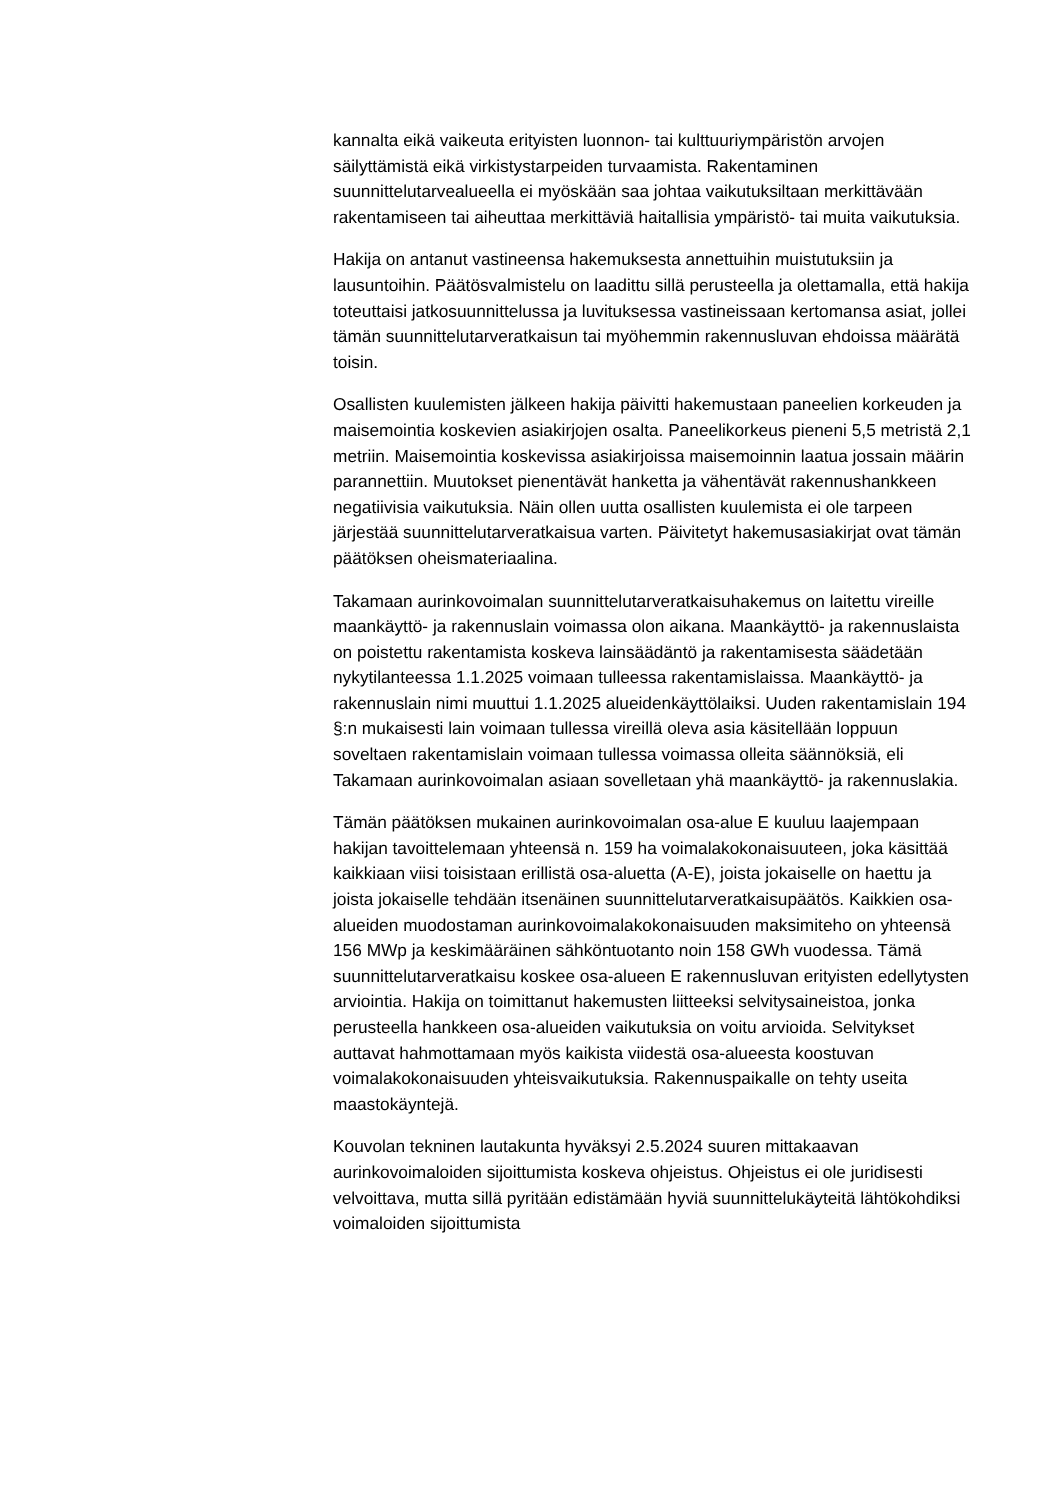kannalta eikä vaikeuta erityisten luonnon- tai kulttuuriympäristön arvojen säilyttämistä eikä virkistystarpeiden turvaamista. Rakentaminen suunnittelutarvealueella ei myöskään saa johtaa vaikutuksiltaan merkittävään rakentamiseen tai aiheuttaa merkittäviä haitallisia ympäristö- tai muita vaikutuksia.
Hakija on antanut vastineensa hakemuksesta annettuihin muistutuksiin ja lausuntoihin. Päätösvalmistelu on laadittu sillä perusteella ja olettamalla, että hakija toteuttaisi jatkosuunnittelussa ja luvituksessa vastineissaan kertomansa asiat, jollei tämän suunnittelutarveratkaisun tai myöhemmin rakennusluvan ehdoissa määrätä toisin.
Osallisten kuulemisten jälkeen hakija päivitti hakemustaan paneelien korkeuden ja maisemointia koskevien asiakirjojen osalta. Paneelikorkeus pieneni 5,5 metristä 2,1 metriin. Maisemointia koskevissa asiakirjoissa maisemoinnin laatua jossain määrin parannettiin. Muutokset pienentävät hanketta ja vähentävät rakennushankkeen negatiivisia vaikutuksia. Näin ollen uutta osallisten kuulemista ei ole tarpeen järjestää suunnittelutarveratkaisua varten. Päivitetyt hakemusasiakirjat ovat tämän päätöksen oheismateriaalina.
Takamaan aurinkovoimalan suunnittelutarveratkaisuhakemus on laitettu vireille maankäyttö- ja rakennuslain voimassa olon aikana. Maankäyttö- ja rakennuslaista on poistettu rakentamista koskeva lainsäädäntö ja rakentamisesta säädetään nykytilanteessa 1.1.2025 voimaan tulleessa rakentamislaissa. Maankäyttö- ja rakennuslain nimi muuttui 1.1.2025 alueidenkäyttölaiksi. Uuden rakentamislain 194 §:n mukaisesti lain voimaan tullessa vireillä oleva asia käsitellään loppuun soveltaen rakentamislain voimaan tullessa voimassa olleita säännöksiä, eli Takamaan aurinkovoimalan asiaan sovelletaan yhä maankäyttö- ja rakennuslakia.
Tämän päätöksen mukainen aurinkovoimalan osa-alue E kuuluu laajempaan hakijan tavoittelemaan yhteensä n. 159 ha voimalakokonaisuuteen, joka käsittää kaikkiaan viisi toisistaan erillistä osa-aluetta (A-E), joista jokaiselle on haettu ja joista jokaiselle tehdään itsenäinen suunnittelutarveratkaisupäätös. Kaikkien osa-alueiden muodostaman aurinkovoimalakokonaisuuden maksimiteho on yhteensä 156 MWp ja keskimääräinen sähköntuotanto noin 158 GWh vuodessa. Tämä suunnittelutarveratkaisu koskee osa-alueen E rakennusluvan erityisten edellytysten arviointia. Hakija on toimittanut hakemusten liitteeksi selvitysaineistoa, jonka perusteella hankkeen osa-alueiden vaikutuksia on voitu arvioida. Selvitykset auttavat hahmottamaan myös kaikista viidestä osa-alueesta koostuvan voimalakokonaisuuden yhteisvaikutuksia. Rakennuspaikalle on tehty useita maastokäyntejä.
Kouvolan tekninen lautakunta hyväksyi 2.5.2024 suuren mittakaavan aurinkovoimaloiden sijoittumista koskeva ohjeistus. Ohjeistus ei ole juridisesti velvoittava, mutta sillä pyritään edistämään hyviä suunnittelukäyteitä lähtökohdiksi voimaloiden sijoittumista